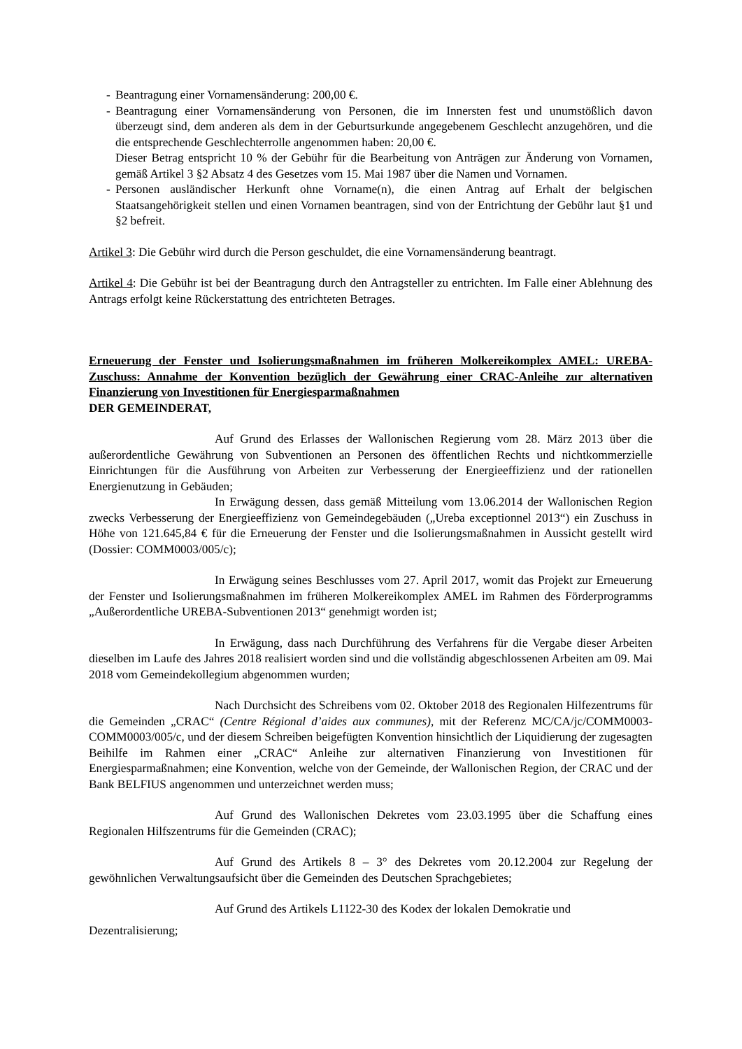- Beantragung einer Vornamensänderung: 200,00 €.
- Beantragung einer Vornamensänderung von Personen, die im Innersten fest und unumstößlich davon überzeugt sind, dem anderen als dem in der Geburtsurkunde angegebenem Geschlecht anzugehören, und die die entsprechende Geschlechterrolle angenommen haben: 20,00 €.
Dieser Betrag entspricht 10 % der Gebühr für die Bearbeitung von Anträgen zur Änderung von Vornamen, gemäß Artikel 3 §2 Absatz 4 des Gesetzes vom 15. Mai 1987 über die Namen und Vornamen.
- Personen ausländischer Herkunft ohne Vorname(n), die einen Antrag auf Erhalt der belgischen Staatsangehörigkeit stellen und einen Vornamen beantragen, sind von der Entrichtung der Gebühr laut §1 und §2 befreit.
Artikel 3: Die Gebühr wird durch die Person geschuldet, die eine Vornamensänderung beantragt.
Artikel 4: Die Gebühr ist bei der Beantragung durch den Antragsteller zu entrichten. Im Falle einer Ablehnung des Antrags erfolgt keine Rückerstattung des entrichteten Betrages.
Erneuerung der Fenster und Isolierungsmaßnahmen im früheren Molkereikomplex AMEL: UREBA-Zuschuss: Annahme der Konvention bezüglich der Gewährung einer CRAC-Anleihe zur alternativen Finanzierung von Investitionen für Energiesparmaßnahmen
DER GEMEINDERAT,
Auf Grund des Erlasses der Wallonischen Regierung vom 28. März 2013 über die außerordentliche Gewährung von Subventionen an Personen des öffentlichen Rechts und nichtkommerzielle Einrichtungen für die Ausführung von Arbeiten zur Verbesserung der Energieeffizienz und der rationellen Energienutzung in Gebäuden;
In Erwägung dessen, dass gemäß Mitteilung vom 13.06.2014 der Wallonischen Region zwecks Verbesserung der Energieeffizienz von Gemeindegebäuden („Ureba exceptionnel 2013“) ein Zuschuss in Höhe von 121.645,84 € für die Erneuerung der Fenster und die Isolierungsmaßnahmen in Aussicht gestellt wird (Dossier: COMM0003/005/c);
In Erwägung seines Beschlusses vom 27. April 2017, womit das Projekt zur Erneuerung der Fenster und Isolierungsmaßnahmen im früheren Molkereikomplex AMEL im Rahmen des Förderprogramms „Außerordentliche UREBA-Subventionen 2013“ genehmigt worden ist;
In Erwägung, dass nach Durchführung des Verfahrens für die Vergabe dieser Arbeiten dieselben im Laufe des Jahres 2018 realisiert worden sind und die vollständig abgeschlossenen Arbeiten am 09. Mai 2018 vom Gemeindekollegium abgenommen wurden;
Nach Durchsicht des Schreibens vom 02. Oktober 2018 des Regionalen Hilfezentrums für die Gemeinden „CRAC“ (Centre Régional d’aides aux communes), mit der Referenz MC/CA/jc/COMM0003-COMM0003/005/c, und der diesem Schreiben beigefügten Konvention hinsichtlich der Liquidierung der zugesagten Beihilfe im Rahmen einer „CRAC“ Anleihe zur alternativen Finanzierung von Investitionen für Energiesparmaßnahmen; eine Konvention, welche von der Gemeinde, der Wallonischen Region, der CRAC und der Bank BELFIUS angenommen und unterzeichnet werden muss;
Auf Grund des Wallonischen Dekretes vom 23.03.1995 über die Schaffung eines Regionalen Hilfszentrums für die Gemeinden (CRAC);
Auf Grund des Artikels 8 – 3° des Dekretes vom 20.12.2004 zur Regelung der gewöhnlichen Verwaltungsaufsicht über die Gemeinden des Deutschen Sprachgebietes;
Auf Grund des Artikels L1122-30 des Kodex der lokalen Demokratie und
Dezentralisierung;